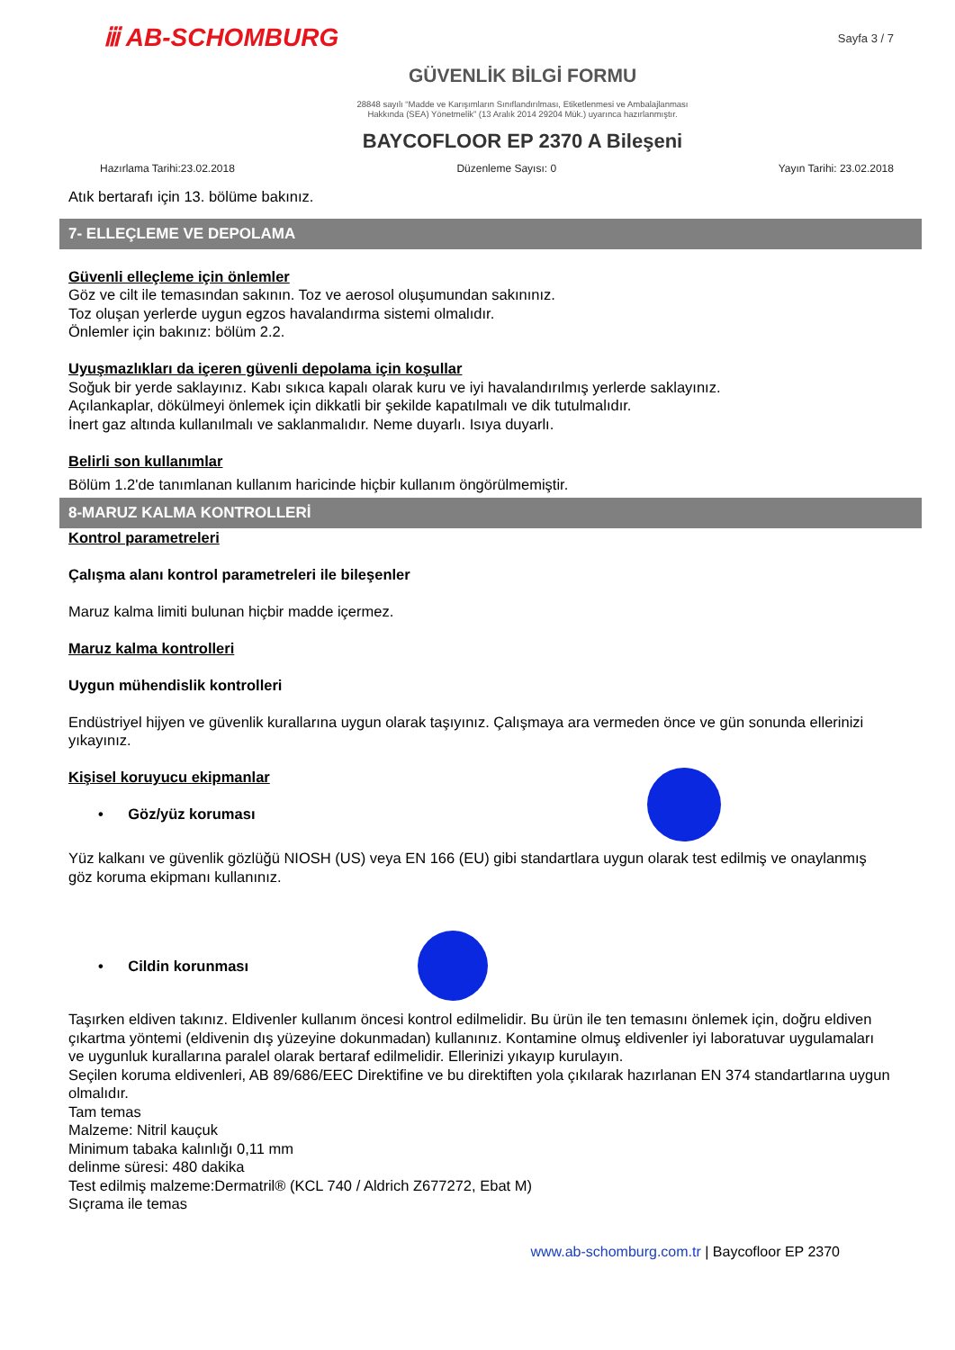ⅲ AB-SCHOMBURG
Sayfa 3 / 7
GÜVENLİK BİLGİ FORMU
28848 sayılı “Madde ve Karışımların Sınıflandırılması, Etiketlenmesi ve Ambalajlanması
Hakkında (SEA) Yönetmelik” (13 Aralık 2014 29204 Mük.) uyarınca hazırlanmıştır.
BAYCOFLOOR EP 2370 A Bileşeni
Hazırlama Tarihi:23.02.2018 Düzenleme Sayısı: 0 Yayın Tarihi: 23.02.2018
Atık bertarafı için 13. bölüme bakınız.
7- ELLEÇLEME VE DEPOLAMA
Güvenli elleçleme için önlemler
Göz ve cilt ile temasından sakının. Toz ve aerosol oluşumundan sakınınız.
Toz oluşan yerlerde uygun egzos havalandırma sistemi olmalıdır.
Önlemler için bakınız: bölüm 2.2.
Uyuşmazlıkları da içeren güvenli depolama için koşullar
Soğuk bir yerde saklayınız. Kabı sıkıca kapalı olarak kuru ve iyi havalandırılmış yerlerde saklayınız.
Açılankaplar, dökülmeyi önlemek için dikkatli bir şekilde kapatılmalı ve dik tutulmalıdır.
İnert gaz altında kullanılmalı ve saklanmalıdır. Neme duyarlı. Isıya duyarlı.
Belirli son kullanımlar
Bölüm 1.2'de tanımlanan kullanım haricinde hiçbir kullanım öngörülmemiştir.
8-MARUZ KALMA KONTROLLERİ
Kontrol parametreleri
Çalışma alanı kontrol parametreleri ile bileşenler
Maruz kalma limiti bulunan hiçbir madde içermez.
Maruz kalma kontrolleri
Uygun mühendislik kontrolleri
Endüstriyel hijyen ve güvenlik kurallarına uygun olarak taşıyınız. Çalışmaya ara vermeden önce ve gün sonunda ellerinizi yıkayınız.
Kişisel koruyucu ekipmanlar
• Göz/yüz koruması
Yüz kalkanı ve güvenlik gözlüğü NIOSH (US) veya EN 166 (EU) gibi standartlara uygun olarak test edilmiş ve onaylanmış göz koruma ekipmanı kullanınız.
• Cildin korunması
Taşırken eldiven takınız. Eldivenler kullanım öncesi kontrol edilmelidir. Bu ürün ile ten temasını önlemek için, doğru eldiven çıkartma yöntemi (eldivenin dış yüzeyine dokunmadan) kullanınız. Kontamine olmuş eldivenler iyi laboratuvar uygulamaları ve uygunluk kurallarına paralel olarak bertaraf edilmelidir. Ellerinizi yıkayıp kurulayın.
Seçilen koruma eldivenleri, AB 89/686/EEC Direktifine ve bu direktiften yola çıkılarak hazırlanan EN 374 standartlarına uygun olmalıdır.
Tam temas
Malzeme: Nitril kauçuk
Minimum tabaka kalınlığı 0,11 mm
delinme süresi: 480 dakika
Test edilmiş malzeme:Dermatril® (KCL 740 / Aldrich Z677272, Ebat M)
Sıçrama ile temas
www.ab-schomburg.com.tr | Baycofloor EP 2370